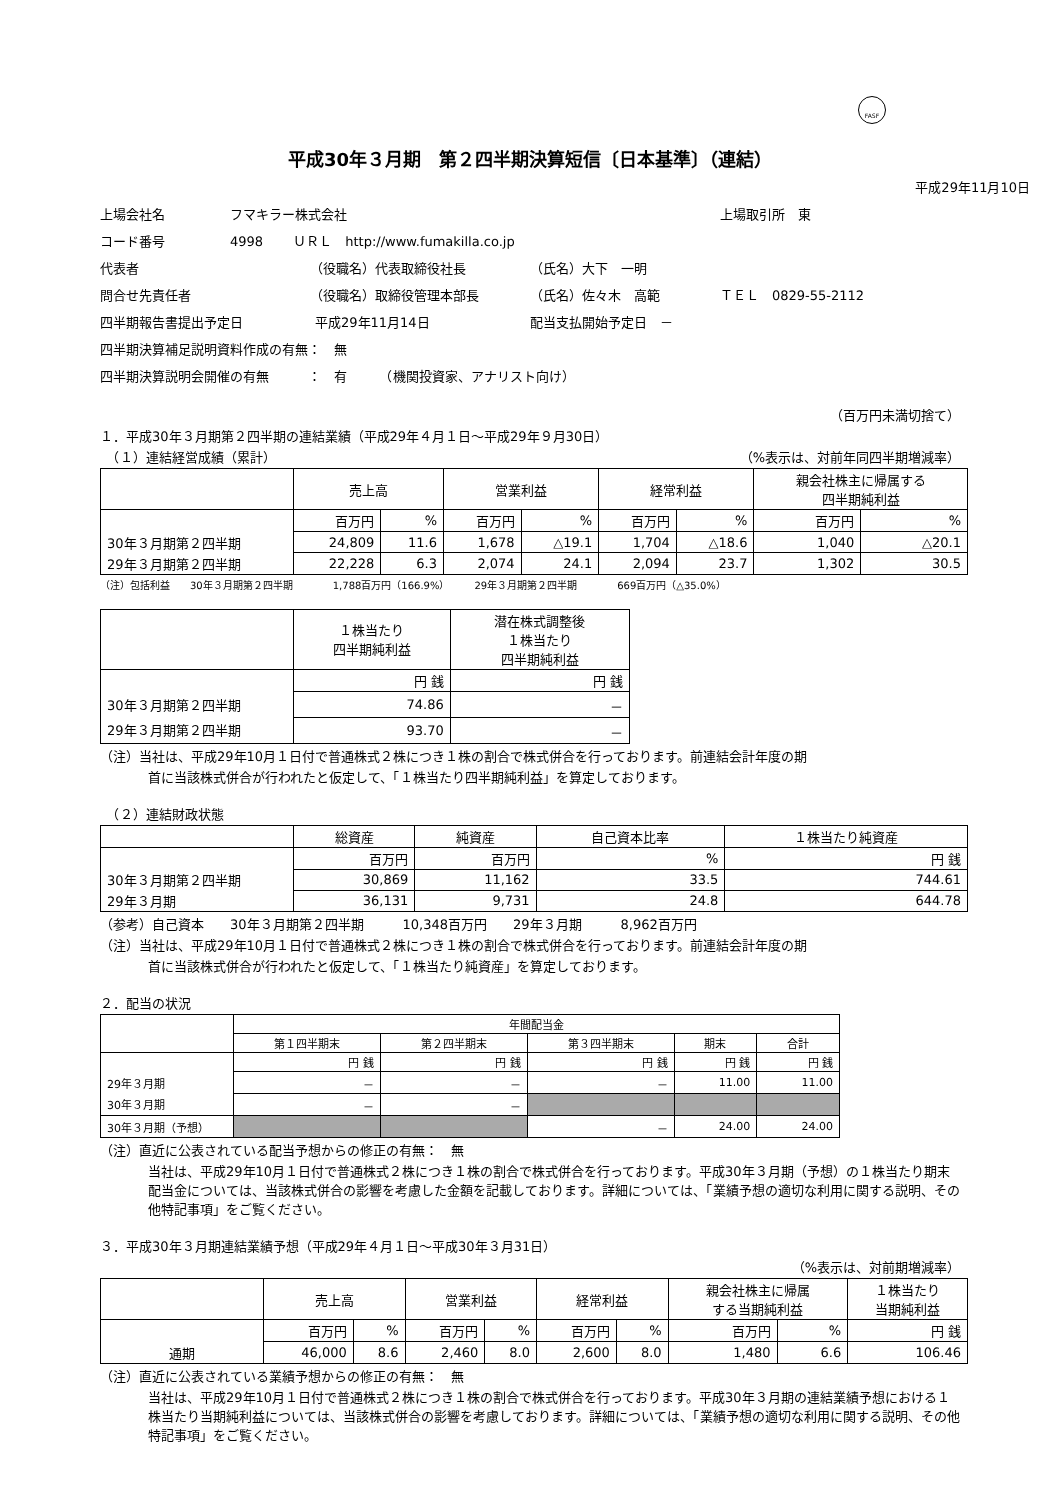FASF
平成30年３月期　第２四半期決算短信〔日本基準〕（連結）
平成29年11月10日
上場会社名 フマキラー株式会社 上場取引所　東
コード番号 4998　　 ＵＲＬ　http://www.fumakilla.co.jp
代表者 （役職名）代表取締役社長 （氏名）大下　一明
問合せ先責任者 （役職名）取締役管理本部長 （氏名）佐々木　高範 ＴＥＬ　0829-55-2112
四半期報告書提出予定日 平成29年11月14日 配当支払開始予定日　－
四半期決算補足説明資料作成の有無：　無
四半期決算説明会開催の有無　　　：　有　　　（機関投資家、アナリスト向け）
（百万円未満切捨て）
１．平成30年３月期第２四半期の連結業績（平成29年４月１日～平成29年９月30日）
　（１）連結経営成績（累計） （%表示は、対前年同四半期増減率）
| | 売上高 | | 営業利益 | | 経常利益 | | 親会社株主に帰属する 四半期純利益 | |
| --- | --- | --- | --- | --- | --- | --- | --- | --- |
| | 百万円 | % | 百万円 | % | 百万円 | % | 百万円 | % |
| 30年３月期第２四半期 | 24,809 | 11.6 | 1,678 | △19.1 | 1,704 | △18.6 | 1,040 | △20.1 |
| 29年３月期第２四半期 | 22,228 | 6.3 | 2,074 | 24.1 | 2,094 | 23.7 | 1,302 | 30.5 |
（注）包括利益　　30年３月期第２四半期　　　　1,788百万円（166.9%）　　　29年３月期第２四半期　　　　669百万円（△35.0%）
| | １株当たり 四半期純利益 | 潜在株式調整後 １株当たり 四半期純利益 |
| --- | --- | --- |
| | 円 銭 | 円 銭 |
| 30年３月期第２四半期 | 74.86 | － |
| 29年３月期第２四半期 | 93.70 | － |
（注）当社は、平成29年10月１日付で普通株式２株につき１株の割合で株式併合を行っております。前連結会計年度の期
首に当該株式併合が行われたと仮定して、「１株当たり四半期純利益」を算定しております。
　（２）連結財政状態
| | 総資産 | 純資産 | 自己資本比率 | １株当たり純資産 |
| --- | --- | --- | --- | --- |
| | 百万円 | 百万円 | % | 円 銭 |
| 30年３月期第２四半期 | 30,869 | 11,162 | 33.5 | 744.61 |
| 29年３月期 | 36,131 | 9,731 | 24.8 | 644.78 |
（参考）自己資本　　30年３月期第２四半期　　　10,348百万円　　29年３月期　　　8,962百万円
（注）当社は、平成29年10月１日付で普通株式２株につき１株の割合で株式併合を行っております。前連結会計年度の期
首に当該株式併合が行われたと仮定して、「１株当たり純資産」を算定しております。
２．配当の状況
| | 年間配当金 | | | | |
| --- | --- | --- | --- | --- | --- |
| | 第１四半期末 | 第２四半期末 | 第３四半期末 | 期末 | 合計 |
| | 円 銭 | 円 銭 | 円 銭 | 円 銭 | 円 銭 |
| 29年３月期 | － | － | － | 11.00 | 11.00 |
| 30年３月期 | － | － | | | |
| 30年３月期（予想） | | | － | 24.00 | 24.00 |
（注）直近に公表されている配当予想からの修正の有無：　無
当社は、平成29年10月１日付で普通株式２株につき１株の割合で株式併合を行っております。平成30年３月期（予想）の１株当たり期末配当金については、当該株式併合の影響を考慮した金額を記載しております。詳細については、「業績予想の適切な利用に関する説明、その他特記事項」をご覧ください。
３．平成30年３月期連結業績予想（平成29年４月１日～平成30年３月31日）
（%表示は、対前期増減率）
| | 売上高 | | 営業利益 | | 経常利益 | | 親会社株主に帰属 する当期純利益 | | １株当たり 当期純利益 |
| --- | --- | --- | --- | --- | --- | --- | --- | --- | --- |
| | 百万円 | % | 百万円 | % | 百万円 | % | 百万円 | % | 円 銭 |
| 通期 | 46,000 | 8.6 | 2,460 | 8.0 | 2,600 | 8.0 | 1,480 | 6.6 | 106.46 |
（注）直近に公表されている業績予想からの修正の有無：　無
当社は、平成29年10月１日付で普通株式２株につき１株の割合で株式併合を行っております。平成30年３月期の連結業績予想における１株当たり当期純利益については、当該株式併合の影響を考慮しております。詳細については、「業績予想の適切な利用に関する説明、その他特記事項」をご覧ください。